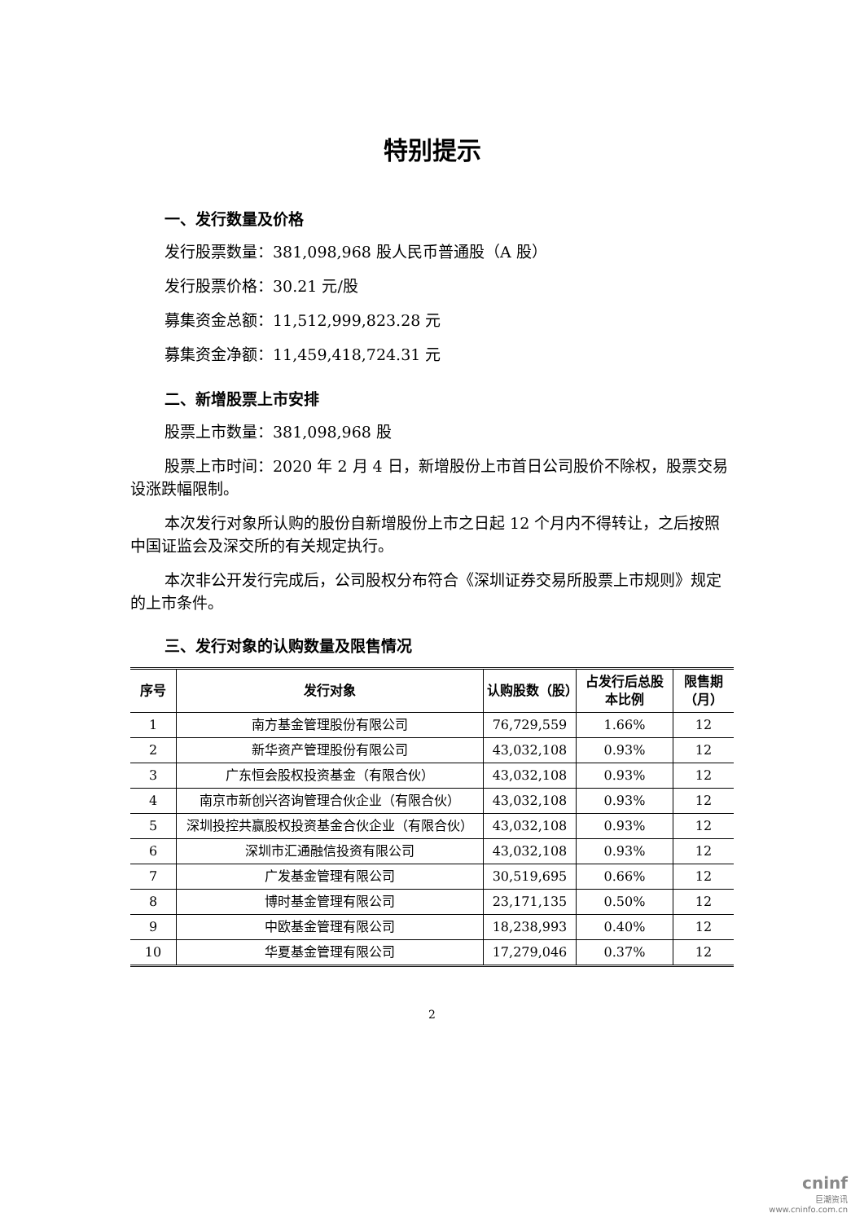特别提示
一、发行数量及价格
发行股票数量：381,098,968 股人民币普通股（A 股）
发行股票价格：30.21 元/股
募集资金总额：11,512,999,823.28 元
募集资金净额：11,459,418,724.31 元
二、新增股票上市安排
股票上市数量：381,098,968 股
股票上市时间：2020 年 2 月 4 日，新增股份上市首日公司股价不除权，股票交易设涨跌幅限制。
本次发行对象所认购的股份自新增股份上市之日起 12 个月内不得转让，之后按照中国证监会及深交所的有关规定执行。
本次非公开发行完成后，公司股权分布符合《深圳证券交易所股票上市规则》规定的上市条件。
三、发行对象的认购数量及限售情况
| 序号 | 发行对象 | 认购股数（股） | 占发行后总股本比例 | 限售期（月） |
| --- | --- | --- | --- | --- |
| 1 | 南方基金管理股份有限公司 | 76,729,559 | 1.66% | 12 |
| 2 | 新华资产管理股份有限公司 | 43,032,108 | 0.93% | 12 |
| 3 | 广东恒会股权投资基金（有限合伙） | 43,032,108 | 0.93% | 12 |
| 4 | 南京市新创兴咨询管理合伙企业（有限合伙） | 43,032,108 | 0.93% | 12 |
| 5 | 深圳投控共赢股权投资基金合伙企业（有限合伙） | 43,032,108 | 0.93% | 12 |
| 6 | 深圳市汇通融信投资有限公司 | 43,032,108 | 0.93% | 12 |
| 7 | 广发基金管理有限公司 | 30,519,695 | 0.66% | 12 |
| 8 | 博时基金管理有限公司 | 23,171,135 | 0.50% | 12 |
| 9 | 中欧基金管理有限公司 | 18,238,993 | 0.40% | 12 |
| 10 | 华夏基金管理有限公司 | 17,279,046 | 0.37% | 12 |
2
cninf
巨潮资讯
www.cninfo.com.cn